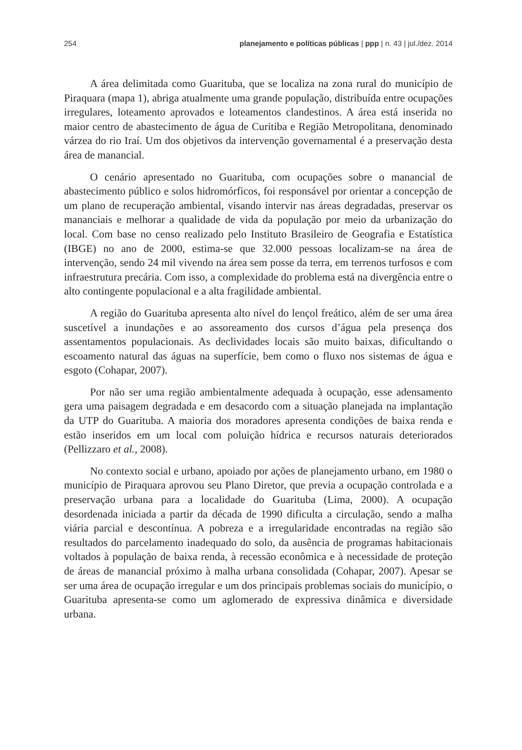254 planejamento e políticas públicas | ppp | n. 43 | jul./dez. 2014
A área delimitada como Guarituba, que se localiza na zona rural do município de Piraquara (mapa 1), abriga atualmente uma grande população, distribuída entre ocupações irregulares, loteamento aprovados e loteamentos clandestinos. A área está inserida no maior centro de abastecimento de água de Curitiba e Região Metropolitana, denominado várzea do rio Iraí. Um dos objetivos da intervenção governamental é a preservação desta área de manancial.
O cenário apresentado no Guarituba, com ocupações sobre o manancial de abastecimento público e solos hidromórficos, foi responsável por orientar a concepção de um plano de recuperação ambiental, visando intervir nas áreas degradadas, preservar os mananciais e melhorar a qualidade de vida da população por meio da urbanização do local. Com base no censo realizado pelo Instituto Brasileiro de Geografia e Estatística (IBGE) no ano de 2000, estima-se que 32.000 pessoas localizam-se na área de intervenção, sendo 24 mil vivendo na área sem posse da terra, em terrenos turfosos e com infraestrutura precária. Com isso, a complexidade do problema está na divergência entre o alto contingente populacional e a alta fragilidade ambiental.
A região do Guarituba apresenta alto nível do lençol freático, além de ser uma área suscetível a inundações e ao assoreamento dos cursos d’água pela presença dos assentamentos populacionais. As declividades locais são muito baixas, dificultando o escoamento natural das águas na superfície, bem como o fluxo nos sistemas de água e esgoto (Cohapar, 2007).
Por não ser uma região ambientalmente adequada à ocupação, esse adensamento gera uma paisagem degradada e em desacordo com a situação planejada na implantação da UTP do Guarituba. A maioria dos moradores apresenta condições de baixa renda e estão inseridos em um local com poluição hídrica e recursos naturais deteriorados (Pellizzaro et al., 2008).
No contexto social e urbano, apoiado por ações de planejamento urbano, em 1980 o município de Piraquara aprovou seu Plano Diretor, que previa a ocupação controlada e a preservação urbana para a localidade do Guarituba (Lima, 2000). A ocupação desordenada iniciada a partir da década de 1990 dificulta a circulação, sendo a malha viária parcial e descontínua. A pobreza e a irregularidade encontradas na região são resultados do parcelamento inadequado do solo, da ausência de programas habitacionais voltados à população de baixa renda, à recessão econômica e à necessidade de proteção de áreas de manancial próximo à malha urbana consolidada (Cohapar, 2007). Apesar se ser uma área de ocupação irregular e um dos principais problemas sociais do município, o Guarituba apresenta-se como um aglomerado de expressiva dinâmica e diversidade urbana.